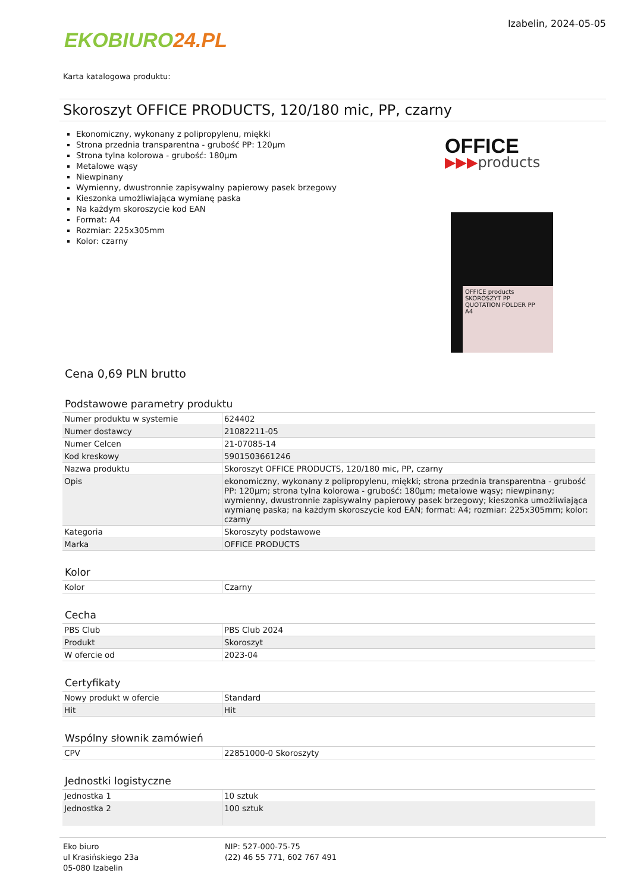EKOBIURO 24.PL
Izabelin, 2024-05-05
Karta katalogowa produktu:
Skoroszyt OFFICE PRODUCTS, 120/180 mic, PP, czarny
Ekonomiczny, wykonany z polipropylenu, miękki
Strona przednia transparentna - grubość PP: 120µm
Strona tylna kolorowa - grubość: 180µm
Metalowe wąsy
Niewpinany
Wymienny, dwustronnie zapisywalny papierowy pasek brzegowy
Kieszonka umożliwiająca wymianę paska
Na każdym skoroszycie kod EAN
Format: A4
Rozmiar: 225x305mm
Kolor: czarny
OFFICE
▶▶▶products
OFFICE products
SKOROSZYT PP
QUOTATION FOLDER PP
A4
Cena 0,69 PLN brutto
Podstawowe parametry produktu
| Numer produktu w systemie | 624402 |
| Numer dostawcy | 21082211-05 |
| Numer Celcen | 21-07085-14 |
| Kod kreskowy | 5901503661246 |
| Nazwa produktu | Skoroszyt OFFICE PRODUCTS, 120/180 mic, PP, czarny |
| Opis | ekonomiczny, wykonany z polipropylenu, miękki; strona przednia transparentna - grubość PP: 120µm; strona tylna kolorowa - grubość: 180µm; metalowe wąsy; niewpinany; wymienny, dwustronnie zapisywalny papierowy pasek brzegowy; kieszonka umożliwiająca wymianę paska; na każdym skoroszycie kod EAN; format: A4; rozmiar: 225x305mm; kolor: czarny |
| Kategoria | Skoroszyty podstawowe |
| Marka | OFFICE PRODUCTS |
Kolor
| Kolor | Czarny |
Cecha
| PBS Club | PBS Club 2024 |
| Produkt | Skoroszyt |
| W ofercie od | 2023-04 |
Certyfikaty
| Nowy produkt w ofercie | Standard |
| Hit | Hit |
Wspólny słownik zamówień
| CPV | 22851000-0 Skoroszyty |
Jednostki logistyczne
| Jednostka 1 | 10 sztuk |
| Jednostka 2 | 100 sztuk |
Eko biuro
ul Krasińskiego 23a
05-080 Izabelin
NIP: 527-000-75-75
(22) 46 55 771, 602 767 491